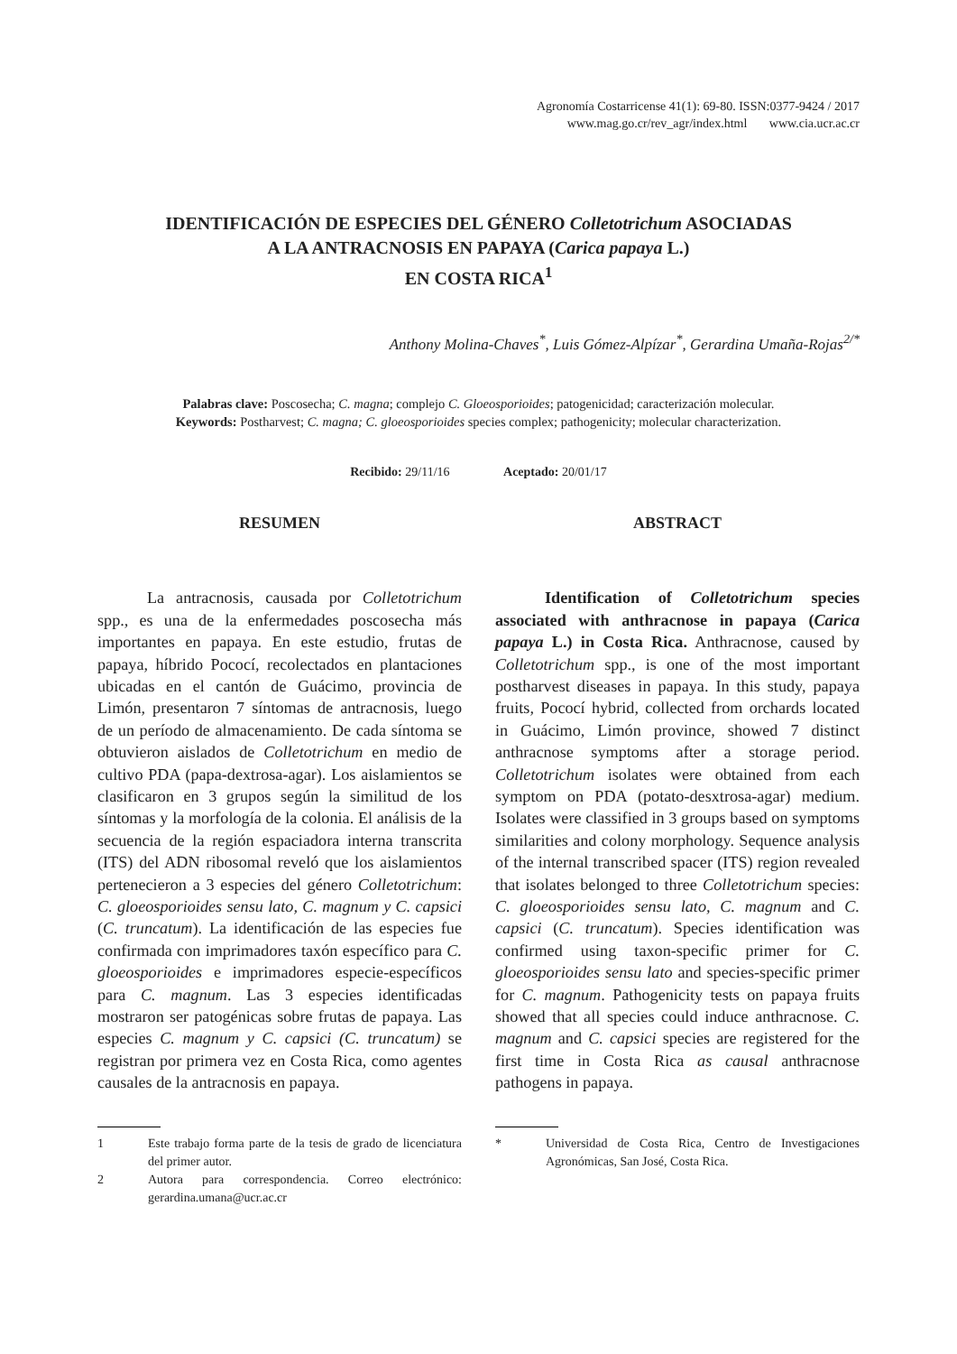Agronomía Costarricense 41(1): 69-80. ISSN:0377-9424 / 2017
www.mag.go.cr/rev_agr/index.html www.cia.ucr.ac.cr
IDENTIFICACIÓN DE ESPECIES DEL GÉNERO Colletotrichum ASOCIADAS
A LA ANTRACNOSIS EN PAPAYA (Carica papaya L.)
EN COSTA RICA<sup>1</sup>
Anthony Molina-Chaves<sup>*</sup>, Luis Gómez-Alpízar<sup>*</sup>, Gerardina Umaña-Rojas<sup>2/*</sup>
Palabras clave: Poscosecha; C. magna; complejo C. Gloeosporioides; patogenicidad; caracterización molecular.
Keywords: Postharvest; C. magna; C. gloeosporioides species complex; pathogenicity; molecular characterization.
Recibido: 29/11/16 Aceptado: 20/01/17
RESUMEN
La antracnosis, causada por Colletotrichum spp., es una de la enfermedades poscosecha más importantes en papaya. En este estudio, frutas de papaya, híbrido Pococí, recolectados en plantaciones ubicadas en el cantón de Guácimo, provincia de Limón, presentaron 7 síntomas de antracnosis, luego de un período de almacenamiento. De cada síntoma se obtuvieron aislados de Colletotrichum en medio de cultivo PDA (papa-dextrosa-agar). Los aislamientos se clasificaron en 3 grupos según la similitud de los síntomas y la morfología de la colonia. El análisis de la secuencia de la región espaciadora interna transcrita (ITS) del ADN ribosomal reveló que los aislamientos pertenecieron a 3 especies del género Colletotrichum: C. gloeosporioides sensu lato, C. magnum y C. capsici (C. truncatum). La identificación de las especies fue confirmada con imprimadores taxón específico para C. gloeosporioides e imprimadores especie-específicos para C. magnum. Las 3 especies identificadas mostraron ser patogénicas sobre frutas de papaya. Las especies C. magnum y C. capsici (C. truncatum) se registran por primera vez en Costa Rica, como agentes causales de la antracnosis en papaya.
1 Este trabajo forma parte de la tesis de grado de licenciatura del primer autor.
2 Autora para correspondencia. Correo electrónico: gerardina.umana@ucr.ac.cr
ABSTRACT
Identification of Colletotrichum species associated with anthracnose in papaya (Carica papaya L.) in Costa Rica. Anthracnose, caused by Colletotrichum spp., is one of the most important postharvest diseases in papaya. In this study, papaya fruits, Pococí hybrid, collected from orchards located in Guácimo, Limón province, showed 7 distinct anthracnose symptoms after a storage period. Colletotrichum isolates were obtained from each symptom on PDA (potato-desxtrosa-agar) medium. Isolates were classified in 3 groups based on symptoms similarities and colony morphology. Sequence analysis of the internal transcribed spacer (ITS) region revealed that isolates belonged to three Colletotrichum species: C. gloeosporioides sensu lato, C. magnum and C. capsici (C. truncatum). Species identification was confirmed using taxon-specific primer for C. gloeosporioides sensu lato and species-specific primer for C. magnum. Pathogenicity tests on papaya fruits showed that all species could induce anthracnose. C. magnum and C. capsici species are registered for the first time in Costa Rica as causal anthracnose pathogens in papaya.
* Universidad de Costa Rica, Centro de Investigaciones Agronómicas, San José, Costa Rica.